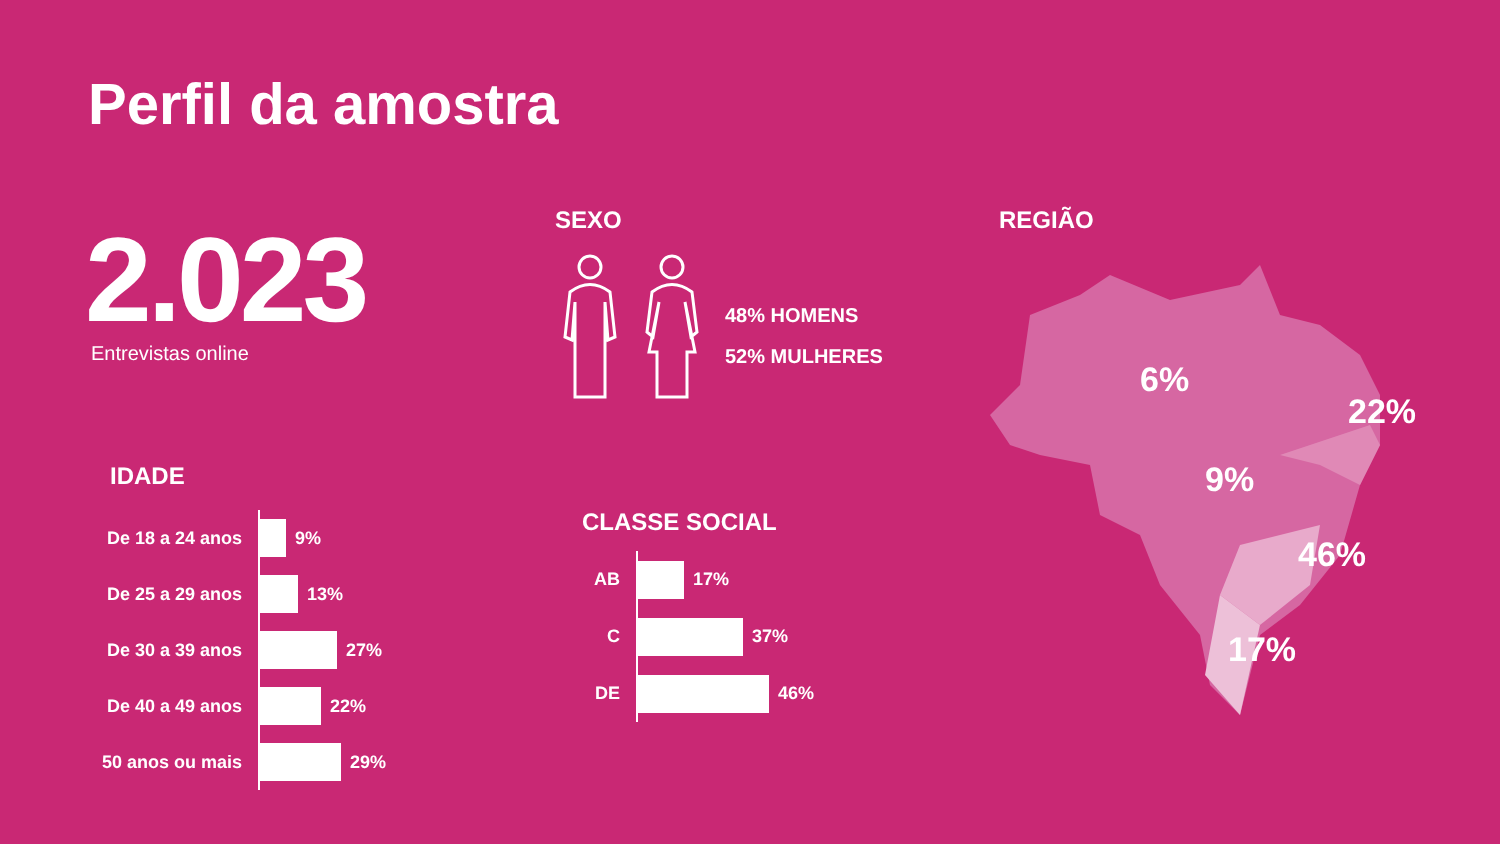Perfil da amostra
2.023
Entrevistas online
SEXO
48% HOMENS
52% MULHERES
REGIÃO
6%
22%
9%
46%
17%
IDADE
De 18 a 24 anos
De 25 a 29 anos
De 30 a 39 anos
De 40 a 49 anos
50 anos ou mais
9%
13%
27%
22%
29%
CLASSE SOCIAL
AB
C
DE
17%
37%
46%